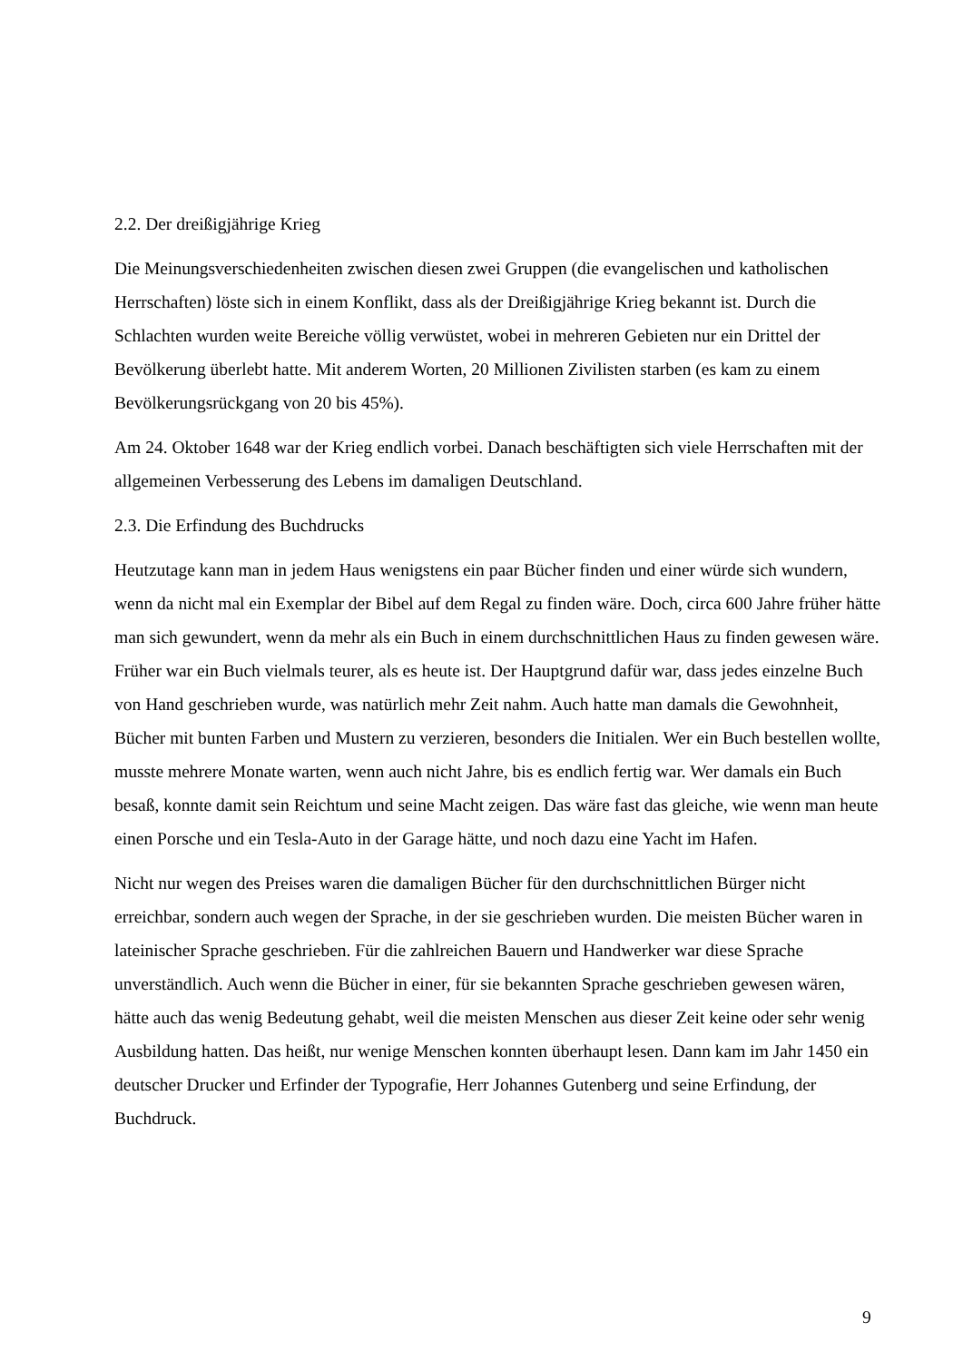2.2. Der dreißigjährige Krieg
Die Meinungsverschiedenheiten zwischen diesen zwei Gruppen (die evangelischen und katholischen Herrschaften) löste sich in einem Konflikt, dass als der Dreißigjährige Krieg bekannt ist. Durch die Schlachten wurden weite Bereiche völlig verwüstet, wobei in mehreren Gebieten nur ein Drittel der Bevölkerung überlebt hatte. Mit anderem Worten, 20 Millionen Zivilisten starben (es kam zu einem Bevölkerungsrückgang von 20 bis 45%).
Am 24. Oktober 1648 war der Krieg endlich vorbei. Danach beschäftigten sich viele Herrschaften mit der allgemeinen Verbesserung des Lebens im damaligen Deutschland.
2.3. Die Erfindung des Buchdrucks
Heutzutage kann man in jedem Haus wenigstens ein paar Bücher finden und einer würde sich wundern, wenn da nicht mal ein Exemplar der Bibel auf dem Regal zu finden wäre. Doch, circa 600 Jahre früher hätte man sich gewundert, wenn da mehr als ein Buch in einem durchschnittlichen Haus zu finden gewesen wäre. Früher war ein Buch vielmals teurer, als es heute ist. Der Hauptgrund dafür war, dass jedes einzelne Buch von Hand geschrieben wurde, was natürlich mehr Zeit nahm. Auch hatte man damals die Gewohnheit, Bücher mit bunten Farben und Mustern zu verzieren, besonders die Initialen. Wer ein Buch bestellen wollte, musste mehrere Monate warten, wenn auch nicht Jahre, bis es endlich fertig war. Wer damals ein Buch besaß, konnte damit sein Reichtum und seine Macht zeigen. Das wäre fast das gleiche, wie wenn man heute einen Porsche und ein Tesla-Auto in der Garage hätte, und noch dazu eine Yacht im Hafen.
Nicht nur wegen des Preises waren die damaligen Bücher für den durchschnittlichen Bürger nicht erreichbar, sondern auch wegen der Sprache, in der sie geschrieben wurden. Die meisten Bücher waren in lateinischer Sprache geschrieben. Für die zahlreichen Bauern und Handwerker war diese Sprache unverständlich. Auch wenn die Bücher in einer, für sie bekannten Sprache geschrieben gewesen wären, hätte auch das wenig Bedeutung gehabt, weil die meisten Menschen aus dieser Zeit keine oder sehr wenig Ausbildung hatten. Das heißt, nur wenige Menschen konnten überhaupt lesen. Dann kam im Jahr 1450 ein deutscher Drucker und Erfinder der Typografie, Herr Johannes Gutenberg und seine Erfindung, der Buchdruck.
9